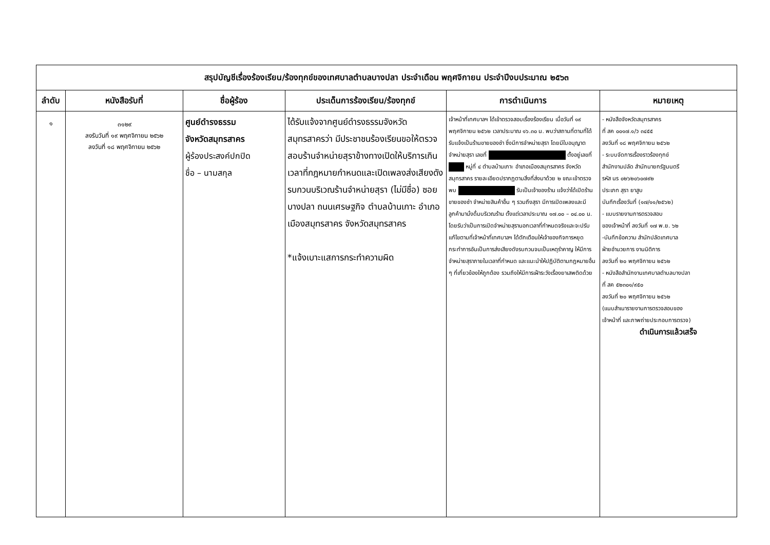| สรุปบัญชีเรื่องร้องเรียน/ร้องทุกข์ของเทศบาลตำบลบางปลา ประจำเดือน พฤศจิกายน ประจำปีงบประมาณ ๒๕๖๓ | | | | | |
| ลำดับ | หนังสือรับที่ | ชื่อผู้ร้อง | ประเด็นการร้องเรียน/ร้องทุกข์ | การดำเนินการ | หมายเหตุ |
| ๑ | ๓๑๒๙ ลงรับวันที่ ๑๙ พฤศจิกายน ๒๕๖๒ ลงวันที่ ๑๘ พฤศจิกายน ๒๕๖๒ | ศูนย์ดำรงธรรม จังหวัดสมุทรสาคร ผู้ร้องประสงค์ปกปิด ชื่อ – นามสกุล | ได้รับแจ้งจากศูนย์ดำรงธรรมจังหวัดสมุทรสาครว่า มีประชาชนร้องเรียนขอให้ตรวจสอบร้านจำหน่ายสุราข้างทางเปิดให้บริการเกินเวลาที่กฎหมายกำหนดและเปิดเพลงส่งเสียงดังรบกวนบริเวณร้านจำหน่ายสุรา (ไม่มีชื่อ) ซอยบางปลา ถนนเศรษฐกิจ ตำบลบ้านเกาะ อำเภอเมืองสมุทรสาคร จังหวัดสมุทรสาคร *แจ้งเบาะแสการกระทำความผิด | เจ้าหน้าที่เทศบาลฯ ได้เข้าตรวจสอบเรื่องร้องเรียน เมื่อวันที่ ๑๙ พฤศจิกายน ๒๕๖๒ เวลาประมาณ ๑๖.๓๐ น. พบว่าสถานที่ตามที่ได้รับแจ้งเป็นร้านขายของชำ ซึ่งมีการจำหน่ายสุรา โดยมีใบอนุญาตจำหน่ายสุรา เลขที่ ตั้งอยู่เลขที่ หมู่ที่ ๔ ตำบลบ้านเกาะ อำเภอเมืองสมุทรสาคร จังหวัดสมุทรสาคร รายละเอียดปรากฏตามสิ่งที่ส่งมาด้วย ๒ ขณะเข้าตรวจ พบ รับเป็นเจ้าของร้าน แจ้งว่าได้เปิดร้านขายของชำ จำหน่ายสินค้าอื่น ๆ รวมถึงสุรา มีการเปิดเพลงและมีลูกค้ามานั่งดื่มบริเวณร้าน ตั้งแต่เวลาประมาณ ๑๗.๐๐ – ๐๔.๐๐ น. โดยรับว่าเป็นการเปิดจำหน่ายสุรานอกเวลาที่กำหนดจริงและจะปรับแก้ไขตามที่เจ้าหน้าที่เทศบาลฯ ได้ตักเตือนให้เจ้าของกิจการหยุดกระทำการอันเป็นการส่งเสียงดังรบกวนจนเป็นเหตุรำคาญ ให้มีการจำหน่ายสุราภายในเวลาที่กำหนด และแนะนำให้ปฏิบัติตามกฎหมายอื่น ๆ ที่เกี่ยวข้องให้ถูกต้อง รวมถึงให้มีการเฝ้าระวังเรื่องยาเสพติดด้วย | - หนังสือจังหวัดสมุทรสาคร ที่ สค ๐๐๑๗.๑/ว ๓๔๕๕ ลงวันที่ ๑๘ พฤศจิกายน ๒๕๖๒ - ระบบจัดการเรื่องราวร้องทุกข์ สำนักงานปลัด สำนักนายกรัฐมนตรี รหัส นร ๐๒๖๒๐๖๐๗๙๒ ประเภท สุรา ยาสูบ บันทึกเรื่องวันที่ (๑๗/๑๑/๒๕๖๒) - แบบรายงานการตรวจสอบ ของเจ้าหน้าที่ ลงวันที่ ๑๗ พ.ย. ๖๒ -บันทึกข้อความ สำนักปลัดเทศบาล ฝ่ายอำนวยการ งานนิติการ ลงวันที่ ๒๐ พฤศจิกายน ๒๕๖๒ - หนังสือสำนักงานเทศบาลตำบลบางปลา ที่ สค ๕๒๓๐๑/๙๕๐ ลงวันที่ ๒๐ พฤศจิกายน ๒๕๖๒ (แนบสำเนารายงานการตรวจสอบของ เจ้าหน้าที่ และภาพถ่ายประกอบการตรวจ) ดำเนินการแล้วเสร็จ |